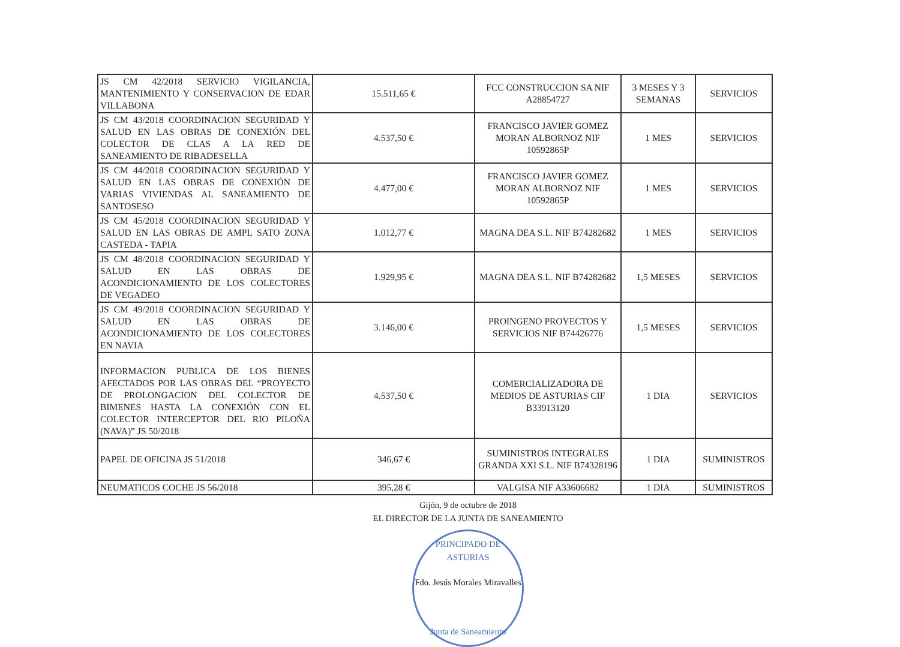| JS CM 42/2018 SERVICIO VIGILANCIA, MANTENIMIENTO Y CONSERVACION DE EDAR VILLABONA | 15.511,65 € | FCC CONSTRUCCION SA NIF A28854727 | 3 MESES Y 3 SEMANAS | SERVICIOS |
| JS CM 43/2018 COORDINACION SEGURIDAD Y SALUD EN LAS OBRAS DE CONEXIÓN DEL COLECTOR DE CLAS A LA RED DE SANEAMIENTO DE RIBADESELLA | 4.537,50 € | FRANCISCO JAVIER GOMEZ MORAN ALBORNOZ NIF 10592865P | 1 MES | SERVICIOS |
| JS CM 44/2018 COORDINACION SEGURIDAD Y SALUD EN LAS OBRAS DE CONEXIÓN DE VARIAS VIVIENDAS AL SANEAMIENTO DE SANTOSESO | 4.477,00 € | FRANCISCO JAVIER GOMEZ MORAN ALBORNOZ NIF 10592865P | 1 MES | SERVICIOS |
| JS CM 45/2018 COORDINACION SEGURIDAD Y SALUD EN LAS OBRAS DE AMPL SATO ZONA CASTEDA - TAPIA | 1.012,77 € | MAGNA DEA S.L. NIF B74282682 | 1 MES | SERVICIOS |
| JS CM 48/2018 COORDINACION SEGURIDAD Y SALUD EN LAS OBRAS DE ACONDICIONAMIENTO DE LOS COLECTORES DE VEGADEO | 1.929,95 € | MAGNA DEA S.L. NIF B74282682 | 1,5 MESES | SERVICIOS |
| JS CM 49/2018 COORDINACION SEGURIDAD Y SALUD EN LAS OBRAS DE ACONDICIONAMIENTO DE LOS COLECTORES EN NAVIA | 3.146,00 € | PROINGENO PROYECTOS Y SERVICIOS NIF B74426776 | 1,5 MESES | SERVICIOS |
| INFORMACION PUBLICA DE LOS BIENES AFECTADOS POR LAS OBRAS DEL “PROYECTO DE PROLONGACION DEL COLECTOR DE BIMENES HASTA LA CONEXIÓN CON EL COLECTOR INTERCEPTOR DEL RIO PILOÑA (NAVA)” JS 50/2018 | 4.537,50 € | COMERCIALIZADORA DE MEDIOS DE ASTURIAS CIF B33913120 | 1 DIA | SERVICIOS |
| PAPEL DE OFICINA JS 51/2018 | 346,67 € | SUMINISTROS INTEGRALES GRANDA XXI S.L. NIF B74328196 | 1 DIA | SUMINISTROS |
| NEUMATICOS COCHE JS 56/2018 | 395,28 € | VALGISA NIF A33606682 | 1 DIA | SUMINISTROS |
Gijón, 9 de octubre de 2018
EL DIRECTOR DE LA JUNTA DE SANEAMIENTO
PRINCIPADO DE ASTURIAS
Fdo. Jesús Morales Miravalles
Junta de Saneamiento